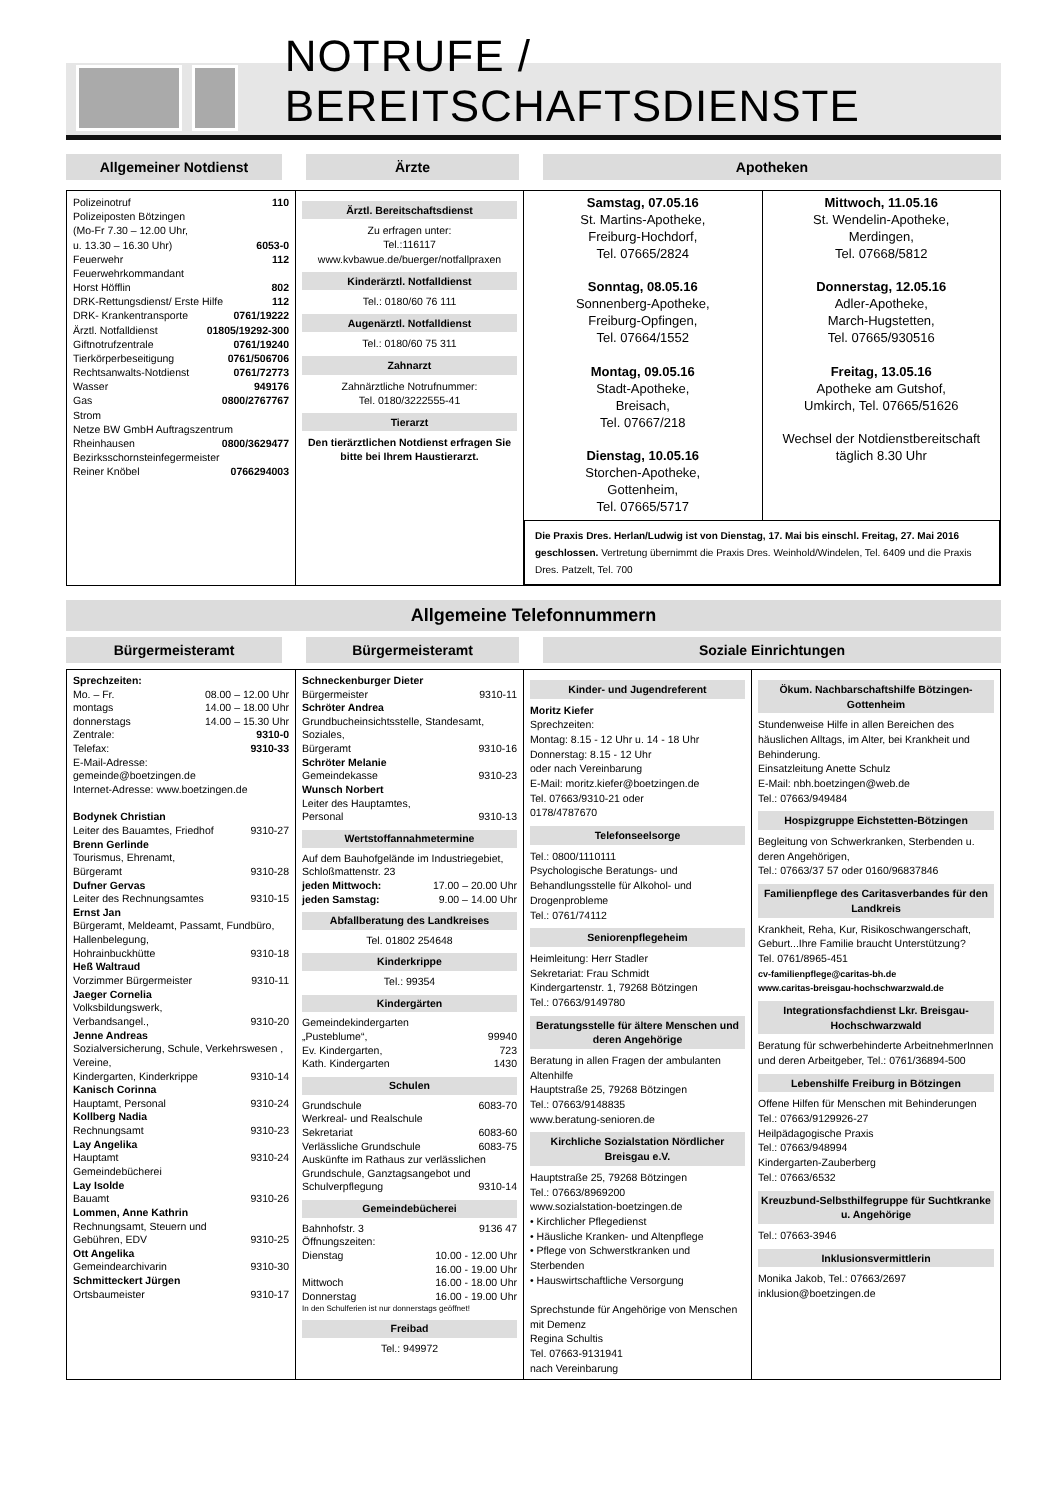NOTRUFE / BEREITSCHAFTSDIENSTE
Allgemeiner Notdienst Ärzte Apotheken
Polizeinotruf 110
Polizeiposten Bötzingen
(Mo-Fr 7.30 – 12.00 Uhr,
u. 13.30 – 16.30 Uhr) 6053-0
Feuerwehr 112
Feuerwehrkommandant
Horst Höfflin 802
DRK-Rettungsdienst/ Erste Hilfe 112
DRK- Krankentransporte 0761/19222
Ärztl. Notfalldienst 01805/19292-300
Giftnotrufzentrale 0761/19240
Tierkörperbeseitigung 0761/506706
Rechtsanwalts-Notdienst 0761/72773
Wasser 949176
Gas 0800/2767767
Strom
Netze BW GmbH Auftragszentrum
Rheinhausen 0800/3629477
Bezirksschornsteinfegermeister
Reiner Knöbel 0766294003
Ärztl. Bereitschaftsdienst
Zu erfragen unter:
Tel.:116117
www.kvbawue.de/buerger/notfallpraxen
Kinderärztl. Notfalldienst
Tel.: 0180/60 76 111
Augenärztl. Notfalldienst
Tel.: 0180/60 75 311
Zahnarzt
Zahnärztliche Notrufnummer:
Tel. 0180/3222555-41
Tierarzt
Den tierärztlichen Notdienst erfragen Sie bitte bei Ihrem Haustierarzt.
Samstag, 07.05.16
St. Martins-Apotheke,
Freiburg-Hochdorf,
Tel. 07665/2824
Sonntag, 08.05.16
Sonnenberg-Apotheke,
Freiburg-Opfingen,
Tel. 07664/1552
Montag, 09.05.16
Stadt-Apotheke,
Breisach,
Tel. 07667/218
Dienstag, 10.05.16
Storchen-Apotheke,
Gottenheim,
Tel. 07665/5717
Mittwoch, 11.05.16
St. Wendelin-Apotheke,
Merdingen,
Tel. 07668/5812
Donnerstag, 12.05.16
Adler-Apotheke,
March-Hugstetten,
Tel. 07665/930516
Freitag, 13.05.16
Apotheke am Gutshof,
Umkirch, Tel. 07665/51626
Wechsel der Notdienstbereitschaft täglich 8.30 Uhr
Die Praxis Dres. Herlan/Ludwig ist von Dienstag, 17. Mai bis einschl. Freitag, 27. Mai 2016 geschlossen. Vertretung übernimmt die Praxis Dres. Weinhold/Windelen, Tel. 6409 und die Praxis Dres. Patzelt, Tel. 700
Allgemeine Telefonnummern
Bürgermeisteramt Bürgermeisteramt Soziale Einrichtungen
Sprechzeiten:
Mo. – Fr. 08.00 – 12.00 Uhr
montags 14.00 – 18.00 Uhr
donnerstags 14.00 – 15.30 Uhr
Zentrale: 9310-0
Telefax: 9310-33
E-Mail-Adresse:
gemeinde@boetzingen.de
Internet-Adresse: www.boetzingen.de
Bodynek Christian
Leiter des Bauamtes, Friedhof 9310-27
Brenn Gerlinde
Tourismus, Ehrenamt,
Bürgeramt 9310-28
Dufner Gervas
Leiter des Rechnungsamtes 9310-15
Ernst Jan
Bürgeramt, Meldeamt, Passamt, Fundbüro, Hallenbelegung,
Hohrainbuckhütte 9310-18
Heß Waltraud
Vorzimmer Bürgermeister 9310-11
Jaeger Cornelia
Volksbildungswerk,
Verbandsangel., 9310-20
Jenne Andreas
Sozialversicherung, Schule, Verkehrswesen , Vereine,
Kindergarten, Kinderkrippe 9310-14
Kanisch Corinna
Hauptamt, Personal 9310-24
Kollberg Nadia
Rechnungsamt 9310-23
Lay Angelika
Hauptamt 9310-24
Gemeindebücherei
Lay Isolde
Bauamt 9310-26
Lommen, Anne Kathrin
Rechnungsamt, Steuern und
Gebühren, EDV 9310-25
Ott Angelika
Gemeindearchivarin 9310-30
Schmitteckert Jürgen
Ortsbaumeister 9310-17
Schneckenburger Dieter
Bürgermeister 9310-11
Schröter Andrea
Grundbucheinsichtsstelle, Standesamt, Soziales,
Bürgeramt 9310-16
Schröter Melanie
Gemeindekasse 9310-23
Wunsch Norbert
Leiter des Hauptamtes,
Personal 9310-13
Wertstoffannahmetermine
Auf dem Bauhofgelände im Industriegebiet, Schloßmattenstr. 23
jeden Mittwoch: 17.00 – 20.00 Uhr
jeden Samstag: 9.00 – 14.00 Uhr
Abfallberatung des Landkreises
Tel. 01802 254648
Kinderkrippe
Tel.: 99354
Kindergärten
Gemeindekindergarten
„Pusteblume“, 99940
Ev. Kindergarten, 723
Kath. Kindergarten 1430
Schulen
Grundschule 6083-70
Werkreal- und Realschule
Sekretariat 6083-60
Verlässliche Grundschule 6083-75
Auskünfte im Rathaus zur verlässlichen Grundschule, Ganztagsangebot und
Schulverpflegung 9310-14
Gemeindebücherei
Bahnhofstr. 3 9136 47
Öffnungszeiten:
Dienstag 10.00 - 12.00 Uhr
16.00 - 19.00 Uhr
Mittwoch 16.00 - 18.00 Uhr
Donnerstag 16.00 - 19.00 Uhr
In den Schulferien ist nur donnerstags geöffnet!
Freibad
Tel.: 949972
Kinder- und Jugendreferent
Moritz Kiefer
Sprechzeiten:
Montag: 8.15 - 12 Uhr u. 14 - 18 Uhr
Donnerstag: 8.15 - 12 Uhr
oder nach Vereinbarung
E-Mail: moritz.kiefer@boetzingen.de
Tel. 07663/9310-21 oder
0178/4787670
Telefonseelsorge
Tel.: 0800/1110111
Psychologische Beratungs- und Behandlungsstelle für Alkohol- und Drogenprobleme
Tel.: 0761/74112
Seniorenpflegeheim
Heimleitung: Herr Stadler
Sekretariat: Frau Schmidt
Kindergartenstr. 1, 79268 Bötzingen
Tel.: 07663/9149780
Beratungsstelle für ältere Menschen und deren Angehörige
Beratung in allen Fragen der ambulanten Altenhilfe
Hauptstraße 25, 79268 Bötzingen
Tel.: 07663/9148835
www.beratung-senioren.de
Kirchliche Sozialstation Nördlicher Breisgau e.V.
Hauptstraße 25, 79268 Bötzingen
Tel.: 07663/8969200
www.sozialstation-boetzingen.de
• Kirchlicher Pflegedienst
• Häusliche Kranken- und Altenpflege
• Pflege von Schwerstkranken und Sterbenden
• Hauswirtschaftliche Versorgung
Sprechstunde für Angehörige von Menschen mit Demenz
Regina Schultis
Tel. 07663-9131941
nach Vereinbarung
Ökum. Nachbarschaftshilfe Bötzingen-Gottenheim
Stundenweise Hilfe in allen Bereichen des häuslichen Alltags, im Alter, bei Krankheit und Behinderung.
Einsatzleitung Anette Schulz
E-Mail: nbh.boetzingen@web.de
Tel.: 07663/949484
Hospizgruppe Eichstetten-Bötzingen
Begleitung von Schwerkranken, Sterbenden u. deren Angehörigen,
Tel.: 07663/37 57 oder 0160/96837846
Familienpflege des Caritas­verbandes für den Landkreis
Krankheit, Reha, Kur, Risikoschwangerschaft, Geburt...Ihre Familie braucht Unterstützung?
Tel. 0761/8965-451
cv-familienpflege@caritas-bh.de
www.caritas-breisgau-hochschwarzwald.de
Integrationsfachdienst Lkr. Breisgau-Hochschwarzwald
Beratung für schwerbehinderte ArbeitnehmerInnen und deren Arbeitgeber, Tel.: 0761/36894-500
Lebenshilfe Freiburg in Bötzingen
Offene Hilfen für Menschen mit Behinderungen
Tel.: 07663/9129926-27
Heilpädagogische Praxis
Tel.: 07663/948994
Kindergarten-Zauberberg
Tel.: 07663/6532
Kreuzbund-Selbsthilfegruppe für Suchtkranke u. Angehörige
Tel.: 07663-3946
Inklusionsvermittlerin
Monika Jakob, Tel.: 07663/2697
inklusion@boetzingen.de